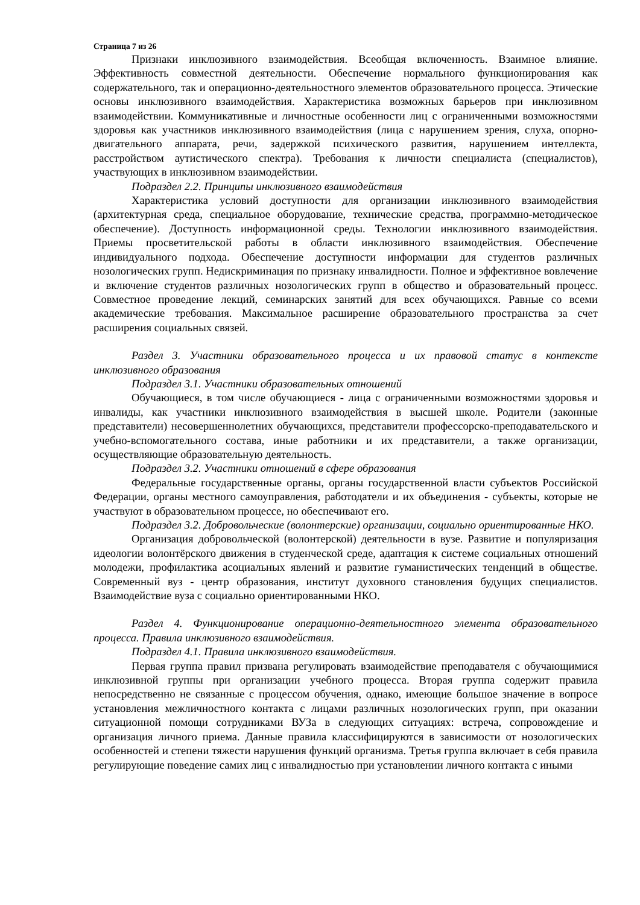Страница 7 из 26
Признаки инклюзивного взаимодействия. Всеобщая включенность. Взаимное влияние. Эффективность совместной деятельности. Обеспечение нормального функционирования как содержательного, так и операционно-деятельностного элементов образовательного процесса. Этические основы инклюзивного взаимодействия. Характеристика возможных барьеров при инклюзивном взаимодействии. Коммуникативные и личностные особенности лиц с ограниченными возможностями здоровья как участников инклюзивного взаимодействия (лица с нарушением зрения, слуха, опорно-двигательного аппарата, речи, задержкой психического развития, нарушением интеллекта, расстройством аутистического спектра). Требования к личности специалиста (специалистов), участвующих в инклюзивном взаимодействии.
Подраздел 2.2. Принципы инклюзивного взаимодействия
Характеристика условий доступности для организации инклюзивного взаимодействия (архитектурная среда, специальное оборудование, технические средства, программно-методическое обеспечение). Доступность информационной среды. Технологии инклюзивного взаимодействия. Приемы просветительской работы в области инклюзивного взаимодействия. Обеспечение индивидуального подхода. Обеспечение доступности информации для студентов различных нозологических групп. Недискриминация по признаку инвалидности. Полное и эффективное вовлечение и включение студентов различных нозологических групп в общество и образовательный процесс. Совместное проведение лекций, семинарских занятий для всех обучающихся. Равные со всеми академические требования. Максимальное расширение образовательного пространства за счет расширения социальных связей.
Раздел 3. Участники образовательного процесса и их правовой статус в контексте инклюзивного образования
Подраздел 3.1. Участники образовательных отношений
Обучающиеся, в том числе обучающиеся - лица с ограниченными возможностями здоровья и инвалиды, как участники инклюзивного взаимодействия в высшей школе. Родители (законные представители) несовершеннолетних обучающихся, представители профессорско-преподавательского и учебно-вспомогательного состава, иные работники и их представители, а также организации, осуществляющие образовательную деятельность.
Подраздел 3.2. Участники отношений в сфере образования
Федеральные государственные органы, органы государственной власти субъектов Российской Федерации, органы местного самоуправления, работодатели и их объединения - субъекты, которые не участвуют в образовательном процессе, но обеспечивают его.
Подраздел 3.2. Добровольческие (волонтерские) организации, социально ориентированные НКО.
Организация добровольческой (волонтерской) деятельности в вузе. Развитие и популяризация идеологии волонтёрского движения в студенческой среде, адаптация к системе социальных отношений молодежи, профилактика асоциальных явлений и развитие гуманистических тенденций в обществе. Современный вуз - центр образования, институт духовного становления будущих специалистов. Взаимодействие вуза с социально ориентированными НКО.
Раздел 4. Функционирование операционно-деятельностного элемента образовательного процесса. Правила инклюзивного взаимодействия.
Подраздел 4.1. Правила инклюзивного взаимодействия.
Первая группа правил призвана регулировать взаимодействие преподавателя с обучающимися инклюзивной группы при организации учебного процесса. Вторая группа содержит правила непосредственно не связанные с процессом обучения, однако, имеющие большое значение в вопросе установления межличностного контакта с лицами различных нозологических групп, при оказании ситуационной помощи сотрудниками ВУЗа в следующих ситуациях: встреча, сопровождение и организация личного приема. Данные правила классифицируются в зависимости от нозологических особенностей и степени тяжести нарушения функций организма. Третья группа включает в себя правила регулирующие поведение самих лиц с инвалидностью при установлении личного контакта с иными